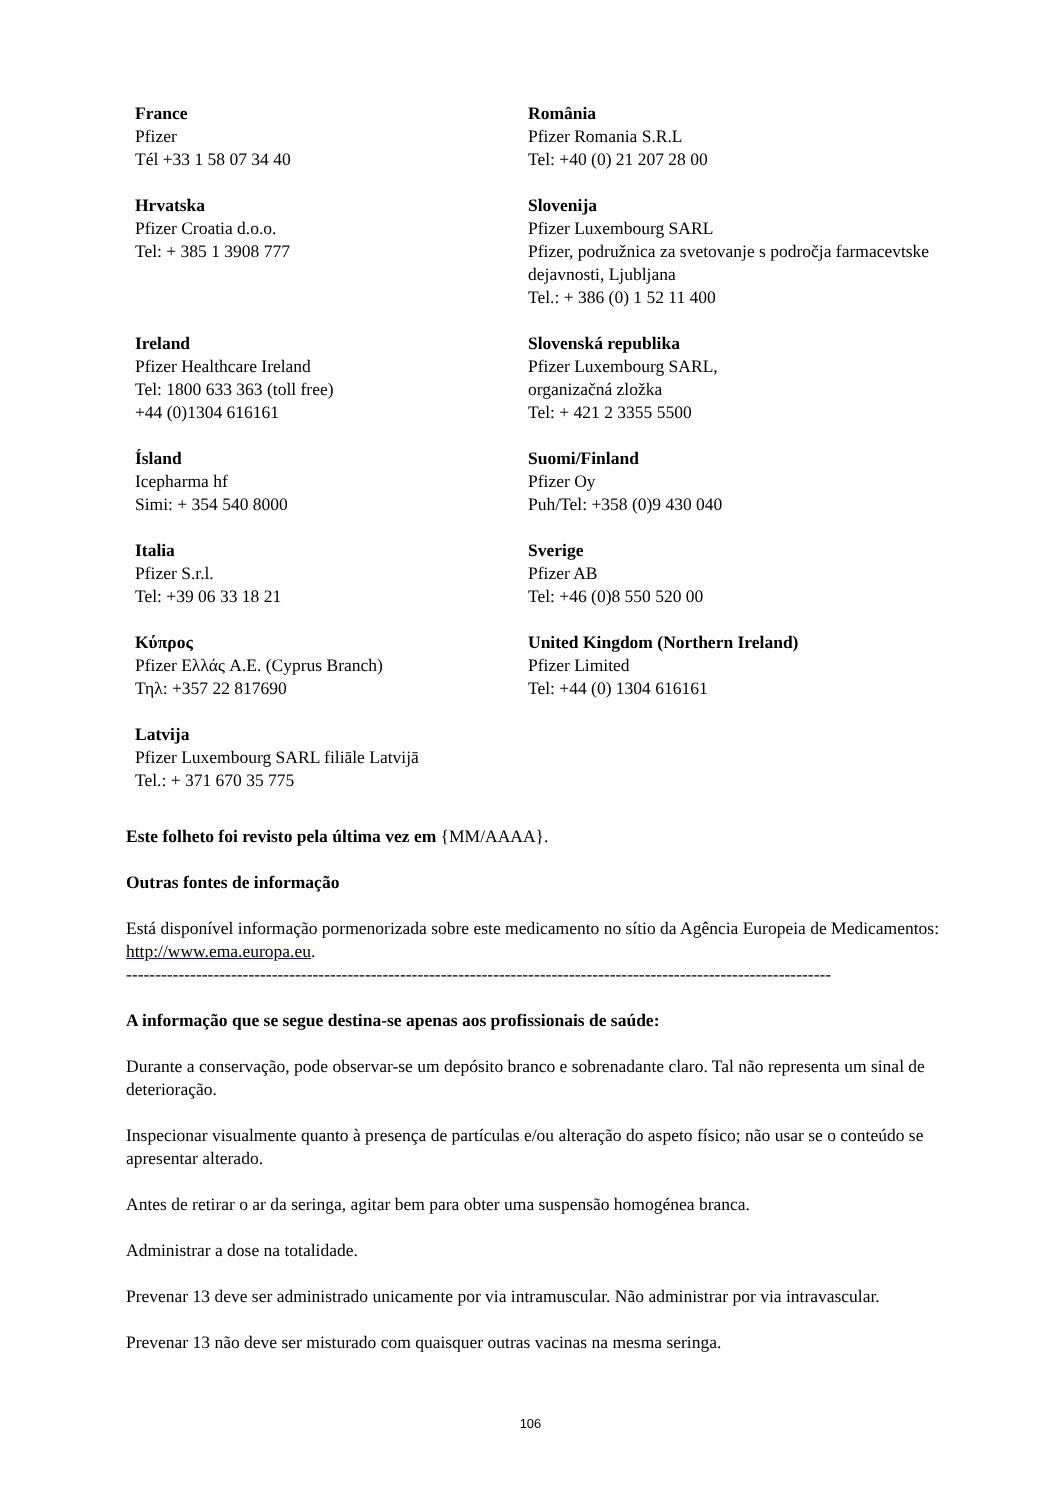France
Pfizer
Tél +33 1 58 07 34 40
România
Pfizer Romania S.R.L
Tel: +40 (0) 21 207 28 00
Hrvatska
Pfizer Croatia d.o.o.
Tel: + 385 1 3908 777
Slovenija
Pfizer Luxembourg SARL
Pfizer, podružnica za svetovanje s področja farmacevtske dejavnosti, Ljubljana
Tel.: + 386 (0) 1 52 11 400
Ireland
Pfizer Healthcare Ireland
Tel: 1800 633 363 (toll free)
+44 (0)1304 616161
Slovenská republika
Pfizer Luxembourg SARL,
organizačná zložka
Tel: + 421 2 3355 5500
Ísland
Icepharma hf
Simi: + 354 540 8000
Suomi/Finland
Pfizer Oy
Puh/Tel: +358 (0)9 430 040
Italia
Pfizer S.r.l.
Tel: +39 06 33 18 21
Sverige
Pfizer AB
Tel: +46 (0)8 550 520 00
Κύπρος
Pfizer Ελλάς A.E. (Cyprus Branch)
Τηλ: +357 22 817690
United Kingdom (Northern Ireland)
Pfizer Limited
Tel: +44 (0) 1304 616161
Latvija
Pfizer Luxembourg SARL filiāle Latvijā
Tel.: + 371 670 35 775
Este folheto foi revisto pela última vez em {MM/AAAA}.
Outras fontes de informação
Está disponível informação pormenorizada sobre este medicamento no sítio da Agência Europeia de Medicamentos: http://www.ema.europa.eu.
-------------------------------------------------------------------------------------------------------------------------
A informação que se segue destina-se apenas aos profissionais de saúde:
Durante a conservação, pode observar-se um depósito branco e sobrenadante claro. Tal não representa um sinal de deterioração.
Inspecionar visualmente quanto à presença de partículas e/ou alteração do aspeto físico; não usar se o conteúdo se apresentar alterado.
Antes de retirar o ar da seringa, agitar bem para obter uma suspensão homogénea branca.
Administrar a dose na totalidade.
Prevenar 13 deve ser administrado unicamente por via intramuscular. Não administrar por via intravascular.
Prevenar 13 não deve ser misturado com quaisquer outras vacinas na mesma seringa.
106